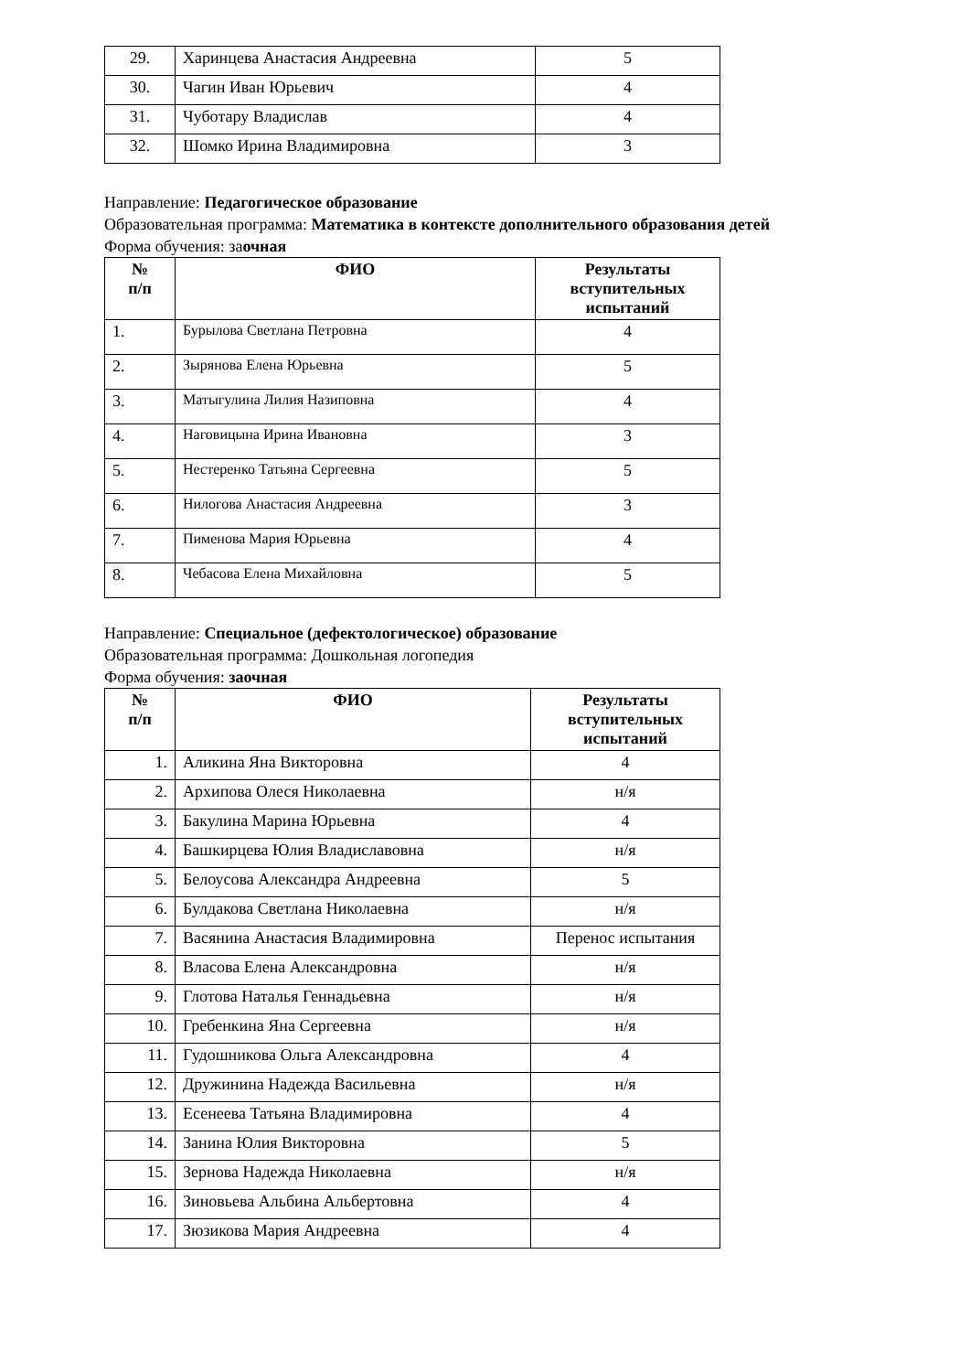| 29. | Харинцева Анастасия Андреевна | 5 |
| 30. | Чагин Иван Юрьевич | 4 |
| 31. | Чуботару Владислав | 4 |
| 32. | Шомко Ирина Владимировна | 3 |
Направление: Педагогическое образование
Образовательная программа: Математика в контексте дополнительного образования детей
Форма обучения: заочная
| № п/п | ФИО | Результаты вступительных испытаний |
| --- | --- | --- |
| 1. | Бурылова Светлана Петровна | 4 |
| 2. | Зырянова Елена Юрьевна | 5 |
| 3. | Матыгулина Лилия Назиповна | 4 |
| 4. | Наговицына Ирина Ивановна | 3 |
| 5. | Нестеренко Татьяна Сергеевна | 5 |
| 6. | Нилогова Анастасия Андреевна | 3 |
| 7. | Пименова Мария Юрьевна | 4 |
| 8. | Чебасова Елена Михайловна | 5 |
Направление: Специальное (дефектологическое) образование
Образовательная программа: Дошкольная логопедия
Форма обучения: заочная
| № п/п | ФИО | Результаты вступительных испытаний |
| --- | --- | --- |
| 1. | Аликина Яна Викторовна | 4 |
| 2. | Архипова Олеся Николаевна | н/я |
| 3. | Бакулина Марина Юрьевна | 4 |
| 4. | Башкирцева Юлия Владиславовна | н/я |
| 5. | Белоусова Александра Андреевна | 5 |
| 6. | Булдакова Светлана Николаевна | н/я |
| 7. | Васянина Анастасия Владимировна | Перенос испытания |
| 8. | Власова Елена Александровна | н/я |
| 9. | Глотова Наталья Геннадьевна | н/я |
| 10. | Гребенкина Яна Сергеевна | н/я |
| 11. | Гудошникова Ольга Александровна | 4 |
| 12. | Дружинина Надежда Васильевна | н/я |
| 13. | Есенеева Татьяна Владимировна | 4 |
| 14. | Занина Юлия Викторовна | 5 |
| 15. | Зернова Надежда Николаевна | н/я |
| 16. | Зиновьева Альбина Альбертовна | 4 |
| 17. | Зюзикова Мария Андреевна | 4 |